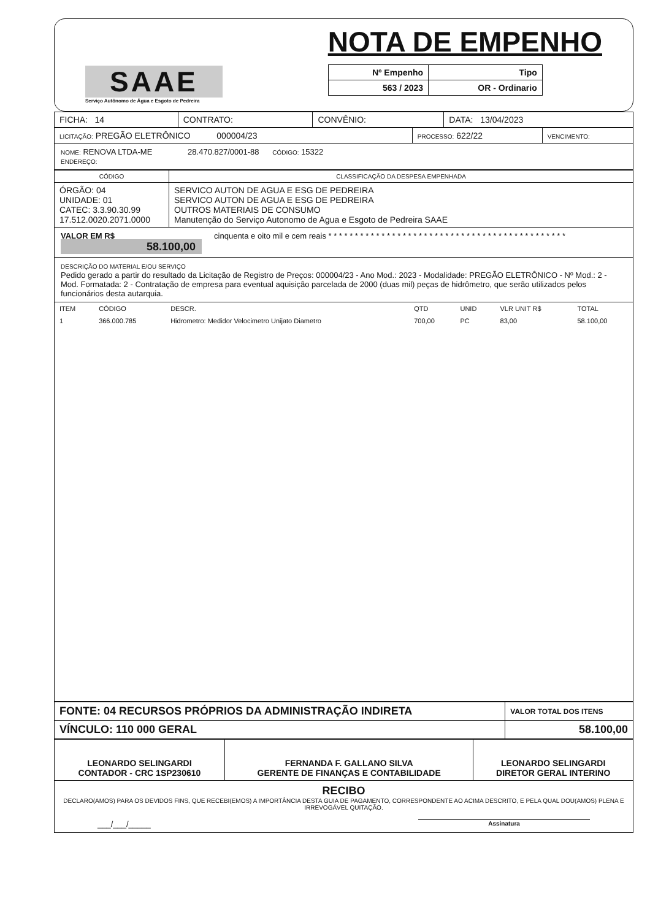SAAE
Serviço Autônomo de Água e Esgoto de Pedreira
NOTA DE EMPENHO
| Nº Empenho | Tipo |
| --- | --- |
| 563 / 2023 | OR - Ordinario |
| FICHA: 14 | CONTRATO: | CONVÊNIO: | DATA: 13/04/2023 |
| LICITAÇÃO: PREGÃO ELETRÔNICO 000004/23 | PROCESSO: 622/22 | VENCIMENTO: |
NOME: RENOVA LTDA-ME 28.470.827/0001-88 CÓDIGO: 15322
ENDEREÇO:
| CÓDIGO | CLASSIFICAÇÃO DA DESPESA EMPENHADA |
| ÓRGÃO: 04 UNIDADE: 01 CATEC: 3.3.90.30.99 17.512.0020.2071.0000 | SERVICO AUTON DE AGUA E ESG DE PEDREIRA SERVICO AUTON DE AGUA E ESG DE PEDREIRA OUTROS MATERIAIS DE CONSUMO Manutenção do Serviço Autonomo de Agua e Esgoto de Pedreira SAAE |
VALOR EM R$
58.100,00
cinquenta e oito mil e cem reais * * * * * * * * * * * * * * * * * * * * * * * * * * * * * * * * * * * * * * * * * * * * *
DESCRIÇÃO DO MATERIAL E/OU SERVIÇO
Pedido gerado a partir do resultado da Licitação de Registro de Preços: 000004/23 - Ano Mod.: 2023 - Modalidade: PREGÃO ELETRÔNICO - Nº Mod.: 2 - Mod. Formatada: 2 - Contratação de empresa para eventual aquisição parcelada de 2000 (duas mil) peças de hidrômetro, que serão utilizados pelos funcionários desta autarquia.
| ITEM | CÓDIGO | DESCR. | QTD | UNID | VLR UNIT R$ | TOTAL |
| --- | --- | --- | --- | --- | --- | --- |
| 1 | 366.000.785 | Hidrometro: Medidor Velocimetro Unijato Diametro | 700,00 | PC | 83,00 | 58.100,00 |
| FONTE: 04 RECURSOS PRÓPRIOS DA ADMINISTRAÇÃO INDIRETA | VALOR TOTAL DOS ITENS |
| VÍNCULO: 110 000 GERAL | 58.100,00 |
| LEONARDO SELINGARDI CONTADOR - CRC 1SP230610 | FERNANDA F. GALLANO SILVA GERENTE DE FINANÇAS E CONTABILIDADE | LEONARDO SELINGARDI DIRETOR GERAL INTERINO |
RECIBO
DECLARO(AMOS) PARA OS DEVIDOS FINS, QUE RECEBI(EMOS) A IMPORTÂNCIA DESTA GUIA DE PAGAMENTO, CORRESPONDENTE AO ACIMA DESCRITO, E PELA QUAL DOU(AMOS) PLENA E IRREVOGÁVEL QUITAÇÃO.
___/___/_____ Assinatura